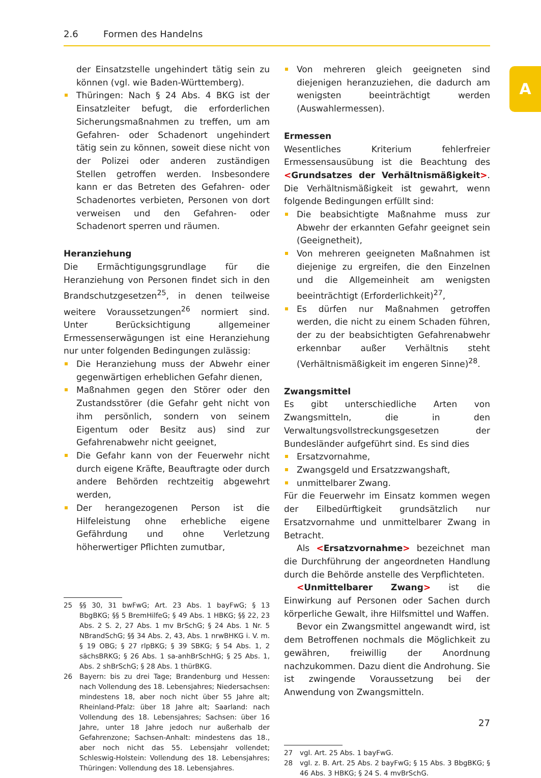2.6 Formen des Handelns
A
der Einsatzstelle ungehindert tätig sein zu können (vgl. wie Baden-Württemberg).
Thüringen: Nach § 24 Abs. 4 BKG ist der Einsatzleiter befugt, die erforderlichen Sicherungsmaßnahmen zu treffen, um am Gefahren- oder Schadenort ungehindert tätig sein zu können, soweit diese nicht von der Polizei oder anderen zuständigen Stellen getroffen werden. Insbesondere kann er das Betreten des Gefahren- oder Schadenortes verbieten, Personen von dort verweisen und den Gefahren- oder Schadenort sperren und räumen.
Heranziehung
Die Ermächtigungsgrundlage für die Heranziehung von Personen findet sich in den Brandschutzgesetzen<sup>25</sup>, in denen teilweise weitere Voraussetzungen<sup>26</sup> normiert sind. Unter Berücksichtigung allgemeiner Ermessenserwägungen ist eine Heranziehung nur unter folgenden Bedingungen zulässig:
Die Heranziehung muss der Abwehr einer gegenwärtigen erheblichen Gefahr dienen,
Maßnahmen gegen den Störer oder den Zustandsstörer (die Gefahr geht nicht von ihm persönlich, sondern von seinem Eigentum oder Besitz aus) sind zur Gefahrenabwehr nicht geeignet,
Die Gefahr kann von der Feuerwehr nicht durch eigene Kräfte, Beauftragte oder durch andere Behörden rechtzeitig abgewehrt werden,
Der herangezogenen Person ist die Hilfeleistung ohne erhebliche eigene Gefährdung und ohne Verletzung höherwertiger Pflichten zumutbar,
25 §§ 30, 31 bwFwG; Art. 23 Abs. 1 bayFwG; § 13 BbgBKG; §§ 5 BremHilfeG; § 49 Abs. 1 HBKG; §§ 22, 23 Abs. 2 S. 2, 27 Abs. 1 mv BrSchG; § 24 Abs. 1 Nr. 5 NBrandSchG; §§ 34 Abs. 2, 43, Abs. 1 nrwBHKG i. V. m. § 19 OBG; § 27 rlpBKG; § 39 SBKG; § 54 Abs. 1, 2 sächsBRKG; § 26 Abs. 1 sa-anhBrSchHG; § 25 Abs. 1, Abs. 2 shBrSchG; § 28 Abs. 1 thürBKG.
26 Bayern: bis zu drei Tage; Brandenburg und Hessen: nach Vollendung des 18. Lebensjahres; Niedersachsen: mindestens 18, aber noch nicht über 55 Jahre alt; Rheinland-Pfalz: über 18 Jahre alt; Saarland: nach Vollendung des 18. Lebensjahres; Sachsen: über 16 Jahre, unter 18 Jahre jedoch nur außerhalb der Gefahrenzone; Sachsen-Anhalt: mindestens das 18., aber noch nicht das 55. Lebensjahr vollendet; Schleswig-Holstein: Vollendung des 18. Lebensjahres; Thüringen: Vollendung des 18. Lebensjahres.
Von mehreren gleich geeigneten sind diejenigen heranzuziehen, die dadurch am wenigsten beeinträchtigt werden (Auswahlermessen).
Ermessen
Wesentliches Kriterium fehlerfreier Ermessensausübung ist die Beachtung des <Grundsatzes der Verhältnismäßigkeit>. Die Verhältnismäßigkeit ist gewahrt, wenn folgende Bedingungen erfüllt sind:
Die beabsichtigte Maßnahme muss zur Abwehr der erkannten Gefahr geeignet sein (Geeignetheit),
Von mehreren geeigneten Maßnahmen ist diejenige zu ergreifen, die den Einzelnen und die Allgemeinheit am wenigsten beeinträchtigt (Erforderlichkeit)<sup>27</sup>,
Es dürfen nur Maßnahmen getroffen werden, die nicht zu einem Schaden führen, der zu der beabsichtigten Gefahrenabwehr erkennbar außer Verhältnis steht (Verhältnismäßigkeit im engeren Sinne)<sup>28</sup>.
Zwangsmittel
Es gibt unterschiedliche Arten von Zwangsmitteln, die in den Verwaltungsvollstreckungsgesetzen der Bundesländer aufgeführt sind. Es sind dies
Ersatzvornahme,
Zwangsgeld und Ersatzzwangshaft,
unmittelbarer Zwang.
Für die Feuerwehr im Einsatz kommen wegen der Eilbedürftigkeit grundsätzlich nur Ersatzvornahme und unmittelbarer Zwang in Betracht.
Als <Ersatzvornahme> bezeichnet man die Durchführung der angeordneten Handlung durch die Behörde anstelle des Verpflichteten.
<Unmittelbarer Zwang> ist die Einwirkung auf Personen oder Sachen durch körperliche Gewalt, ihre Hilfsmittel und Waffen.
Bevor ein Zwangsmittel angewandt wird, ist dem Betroffenen nochmals die Möglichkeit zu gewähren, freiwillig der Anordnung nachzukommen. Dazu dient die Androhung. Sie ist zwingende Voraussetzung bei der Anwendung von Zwangsmitteln.
27 vgl. Art. 25 Abs. 1 bayFwG.
28 vgl. z. B. Art. 25 Abs. 2 bayFwG; § 15 Abs. 3 BbgBKG; § 46 Abs. 3 HBKG; § 24 S. 4 mvBrSchG.
27